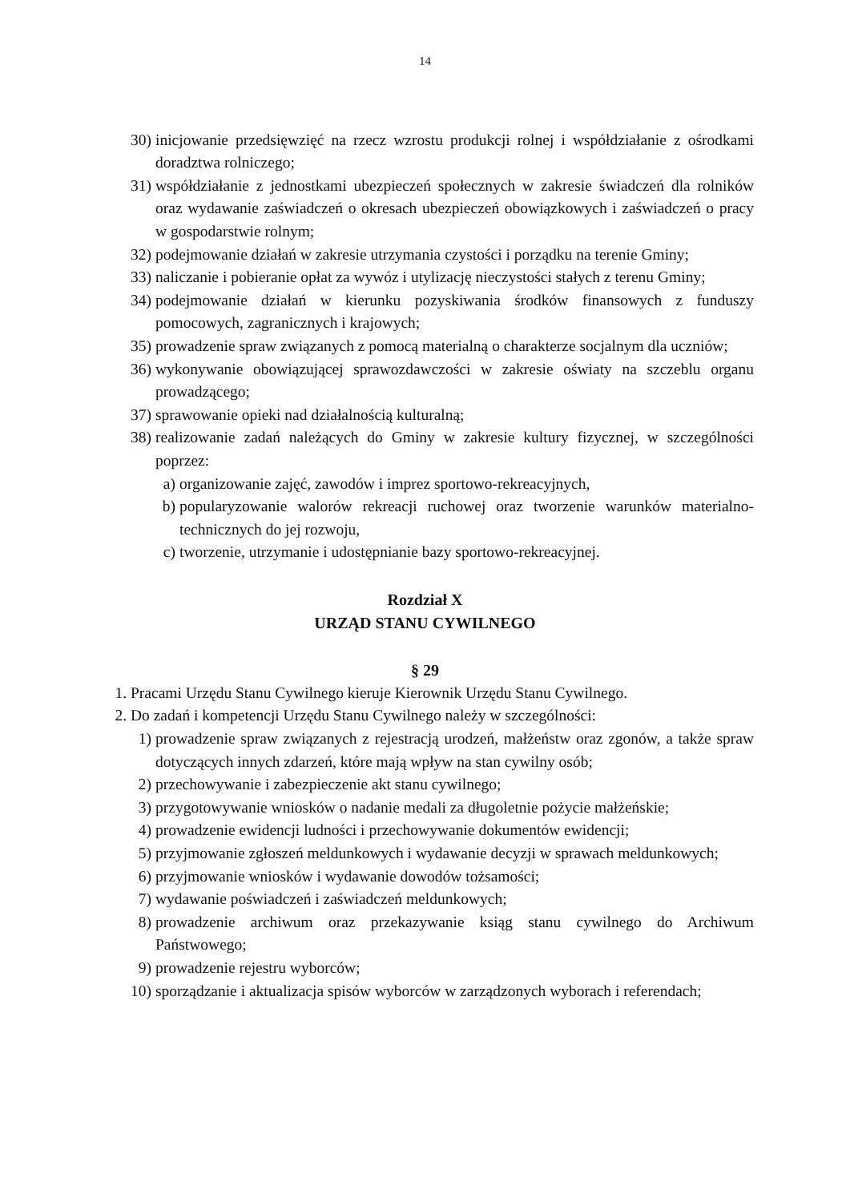14
30) inicjowanie przedsięwzięć na rzecz wzrostu produkcji rolnej i współdziałanie z ośrodkami doradztwa rolniczego;
31) współdziałanie z jednostkami ubezpieczeń społecznych w zakresie świadczeń dla rolników oraz wydawanie zaświadczeń o okresach ubezpieczeń obowiązkowych i zaświadczeń o pracy w gospodarstwie rolnym;
32) podejmowanie działań w zakresie utrzymania czystości i porządku na terenie Gminy;
33) naliczanie i pobieranie opłat za wywóz i utylizację nieczystości stałych z terenu Gminy;
34) podejmowanie działań w kierunku pozyskiwania środków finansowych z funduszy pomocowych, zagranicznych i krajowych;
35) prowadzenie spraw związanych z pomocą materialną o charakterze socjalnym dla uczniów;
36) wykonywanie obowiązującej sprawozdawczości w zakresie oświaty na szczeblu organu prowadzącego;
37) sprawowanie opieki nad działalnością kulturalną;
38) realizowanie zadań należących do Gminy w zakresie kultury fizycznej, w szczególności poprzez:
a) organizowanie zajęć, zawodów i imprez sportowo-rekreacyjnych,
b) popularyzowanie walorów rekreacji ruchowej oraz tworzenie warunków materialno-technicznych do jej rozwoju,
c) tworzenie, utrzymanie i udostępnianie bazy sportowo-rekreacyjnej.
Rozdział X
URZĄD STANU CYWILNEGO
§ 29
1. Pracami Urzędu Stanu Cywilnego kieruje Kierownik Urzędu Stanu Cywilnego.
2. Do zadań i kompetencji Urzędu Stanu Cywilnego należy w szczególności:
1) prowadzenie spraw związanych z rejestracją urodzeń, małżeństw oraz zgonów, a także spraw dotyczących innych zdarzeń, które mają wpływ na stan cywilny osób;
2) przechowywanie i zabezpieczenie akt stanu cywilnego;
3) przygotowywanie wniosków o nadanie medali za długoletnie pożycie małżeńskie;
4) prowadzenie ewidencji ludności i przechowywanie dokumentów ewidencji;
5) przyjmowanie zgłoszeń meldunkowych i wydawanie decyzji w sprawach meldunkowych;
6) przyjmowanie wniosków i wydawanie dowodów tożsamości;
7) wydawanie poświadczeń i zaświadczeń meldunkowych;
8) prowadzenie archiwum oraz przekazywanie ksiąg stanu cywilnego do Archiwum Państwowego;
9) prowadzenie rejestru wyborców;
10) sporządzanie i aktualizacja spisów wyborców w zarządzonych wyborach i referendach;